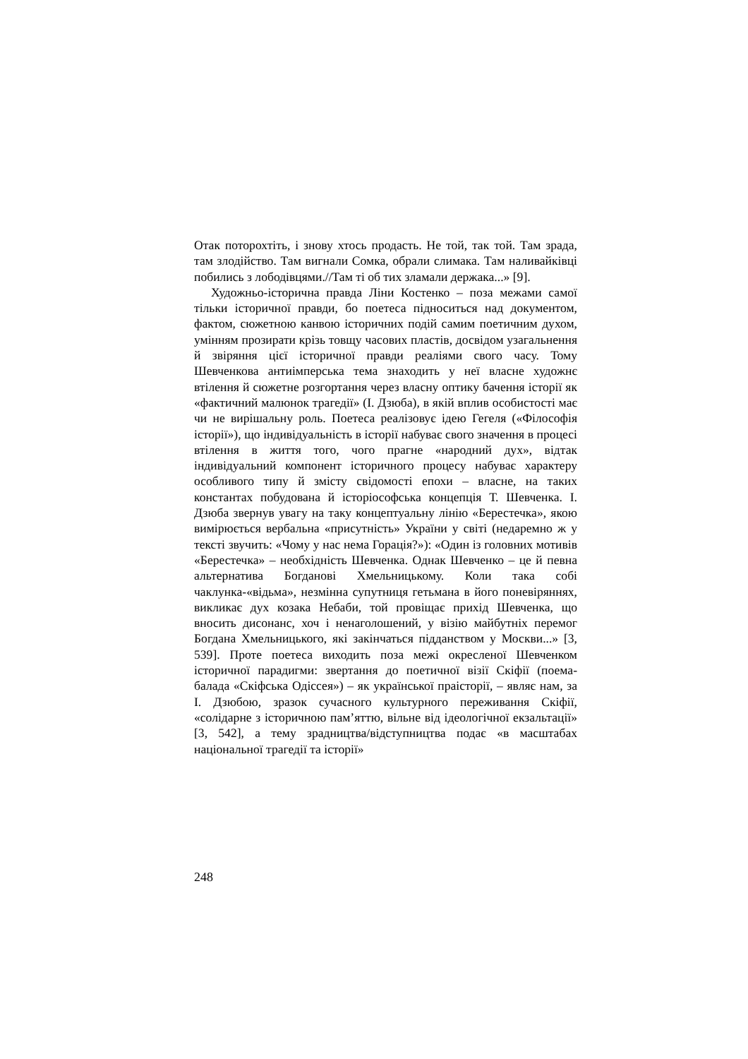Отак поторохтіть, і знову хтось продасть. Не той, так той. Там зрада, там злодійство. Там вигнали Сомка, обрали слимака. Там наливайківці побились з лободівцями.//Там ті об тих зламали держака...» [9].
Художньо-історична правда Ліни Костенко – поза межами самої тільки історичної правди, бо поетеса підноситься над документом, фактом, сюжетною канвою історичних подій самим поетичним духом, умінням прозирати крізь товщу часових пластів, досвідом узагальнення й звіряння цієї історичної правди реаліями свого часу. Тому Шевченкова антиімперська тема знаходить у неї власне художнє втілення й сюжетне розгортання через власну оптику бачення історії як «фактичний малюнок трагедії» (І. Дзюба), в якій вплив особистості має чи не вирішальну роль. Поетеса реалізовує ідею Гегеля («Філософія історії»), що індивідуальність в історії набуває свого значення в процесі втілення в життя того, чого прагне «народний дух», відтак індивідуальний компонент історичного процесу набуває характеру особливого типу й змісту свідомості епохи – власне, на таких константах побудована й історіософська концепція Т. Шевченка. І. Дзюба звернув увагу на таку концептуальну лінію «Берестечка», якою вимірюється вербальна «присутність» України у світі (недаремно ж у тексті звучить: «Чому у нас нема Горація?»): «Один із головних мотивів «Берестечка» – необхідність Шевченка. Однак Шевченко – це й певна альтернатива Богданові Хмельницькому. Коли така собі чаклунка-«відьма», незмінна супутниця гетьмана в його поневіряннях, викликає дух козака Небаби, той провіщає прихід Шевченка, що вносить дисонанс, хоч і ненаголошений, у візію майбутніх перемог Богдана Хмельницького, які закінчаться підданством у Москви...» [3, 539]. Проте поетеса виходить поза межі окресленої Шевченком історичної парадигми: звертання до поетичної візії Скіфії (поема-балада «Скіфська Одіссея») – як української праісторії, – являє нам, за І. Дзюбою, зразок сучасного культурного переживання Скіфії, «солідарне з історичною пам’яттю, вільне від ідеологічної екзальтації» [3, 542], а тему зрадництва/відступництва подає «в масштабах національної трагедії та історії»
248